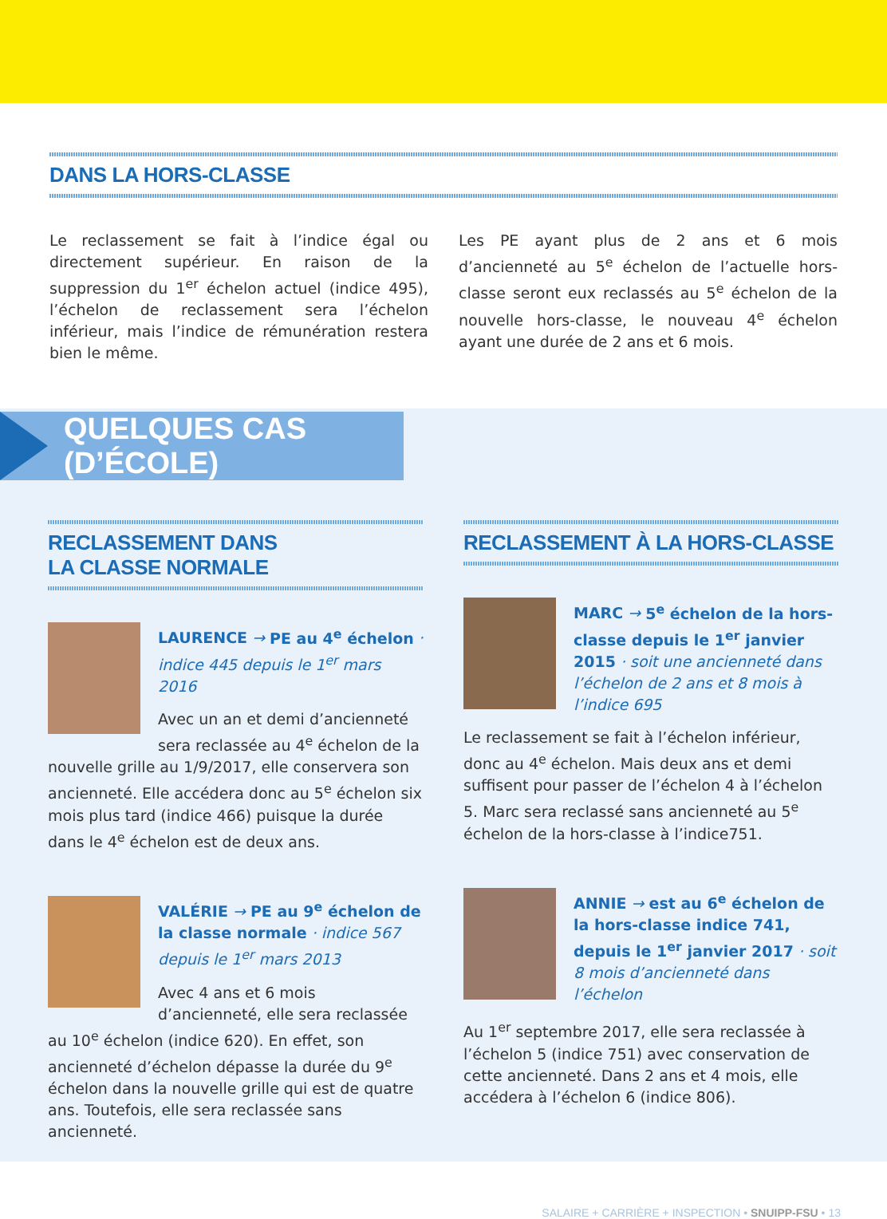DANS LA HORS-CLASSE
Le reclassement se fait à l’indice égal ou directement supérieur. En raison de la suppression du 1<sup>er</sup> échelon actuel (indice 495), l’échelon de reclassement sera l’échelon inférieur, mais l’indice de rémunération restera bien le même.
Les PE ayant plus de 2 ans et 6 mois d’ancienneté au 5<sup>e</sup> échelon de l’actuelle hors-classe seront eux reclassés au 5<sup>e</sup> échelon de la nouvelle hors-classe, le nouveau 4<sup>e</sup> échelon ayant une durée de 2 ans et 6 mois.
QUELQUES CAS (D’ÉCOLE)
RECLASSEMENT DANS
LA CLASSE NORMALE
LAURENCE → PE au 4<sup>e</sup> échelon · indice 445 depuis le 1<sup>er</sup> mars 2016
Avec un an et demi d’ancienneté sera reclassée au 4<sup>e</sup> échelon de la nouvelle grille au 1/9/2017, elle conservera son ancienneté. Elle accédera donc au 5<sup>e</sup> échelon six mois plus tard (indice 466) puisque la durée dans le 4<sup>e</sup> échelon est de deux ans.
VALÉRIE → PE au 9<sup>e</sup> échelon de la classe normale · indice 567 depuis le 1<sup>er</sup> mars 2013
Avec 4 ans et 6 mois d’ancienneté, elle sera reclassée au 10<sup>e</sup> échelon (indice 620). En effet, son ancienneté d’échelon dépasse la durée du 9<sup>e</sup> échelon dans la nouvelle grille qui est de quatre ans. Toutefois, elle sera reclassée sans ancienneté.
RECLASSEMENT À LA HORS-CLASSE
MARC → 5<sup>e</sup> échelon de la hors-classe depuis le 1<sup>er</sup> janvier 2015 · soit une ancienneté dans l’échelon de 2 ans et 8 mois à l’indice 695
Le reclassement se fait à l’échelon inférieur, donc au 4<sup>e</sup> échelon. Mais deux ans et demi suffisent pour passer de l’échelon 4 à l’échelon 5. Marc sera reclassé sans ancienneté au 5<sup>e</sup> échelon de la hors-classe à l’indice751.
ANNIE → est au 6<sup>e</sup> échelon de la hors-classe indice 741, depuis le 1<sup>er</sup> janvier 2017 · soit 8 mois d’ancienneté dans l’échelon
Au 1<sup>er</sup> septembre 2017, elle sera reclassée à l’échelon 5 (indice 751) avec conservation de cette ancienneté. Dans 2 ans et 4 mois, elle accédera à l’échelon 6 (indice 806).
SALAIRE + CARRIÈRE + INSPECTION • SNUIPP-FSU • 13